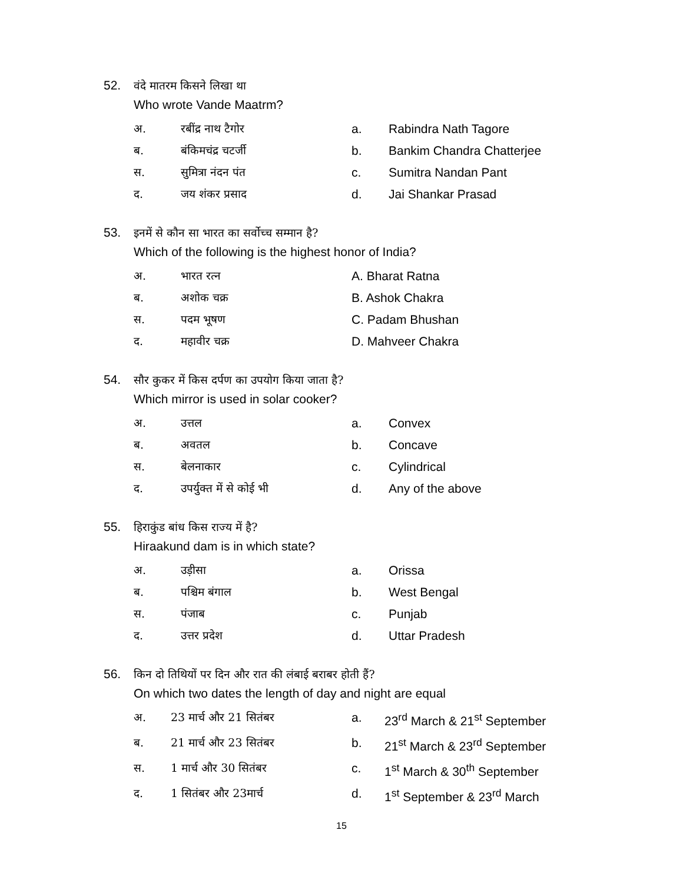52. वंदे मातरम किसने लिखा था
Who wrote Vande Maatrm?
अ. रबींद्र नाथ टैगोर a. Rabindra Nath Tagore
ब. बंकिमचंद्र चटर्जी b. Bankim Chandra Chatterjee
स. सुमित्रा नंदन पंत c. Sumitra Nandan Pant
द. जय शंकर प्रसाद d. Jai Shankar Prasad
53. इनमें से कौन सा भारत का सर्वोच्च सम्मान है?
Which of the following is the highest honor of India?
अ. भारत रत्न A. Bharat Ratna
ब. अशोक चक्र B. Ashok Chakra
स. पदम भूषण C. Padam Bhushan
द. महावीर चक्र D. Mahveer Chakra
54. सौर कुकर में किस दर्पण का उपयोग किया जाता है?
Which mirror is used in solar cooker?
अ. उत्तल a. Convex
ब. अवतल b. Concave
स. बेलनाकार c. Cylindrical
द. उपर्युक्त में से कोई भी d. Any of the above
55. हिराकुंड बांध किस राज्य में है?
Hiraakund dam is in which state?
अ. उड़ीसा a. Orissa
ब. पश्चिम बंगाल b. West Bengal
स. पंजाब c. Punjab
द. उत्तर प्रदेश d. Uttar Pradesh
56. किन दो तिथियों पर दिन और रात की लंबाई बराबर होती हैं?
On which two dates the length of day and night are equal
अ. 23 मार्च और 21 सितंबर a. 23<sup>rd</sup> March & 21<sup>st</sup> September
ब. 21 मार्च और 23 सितंबर b. 21<sup>st</sup> March & 23<sup>rd</sup> September
स. 1 मार्च और 30 सितंबर c. 1<sup>st</sup> March & 30<sup>th</sup> September
द. 1 सितंबर और 23मार्च d. 1<sup>st</sup> September & 23<sup>rd</sup> March
15